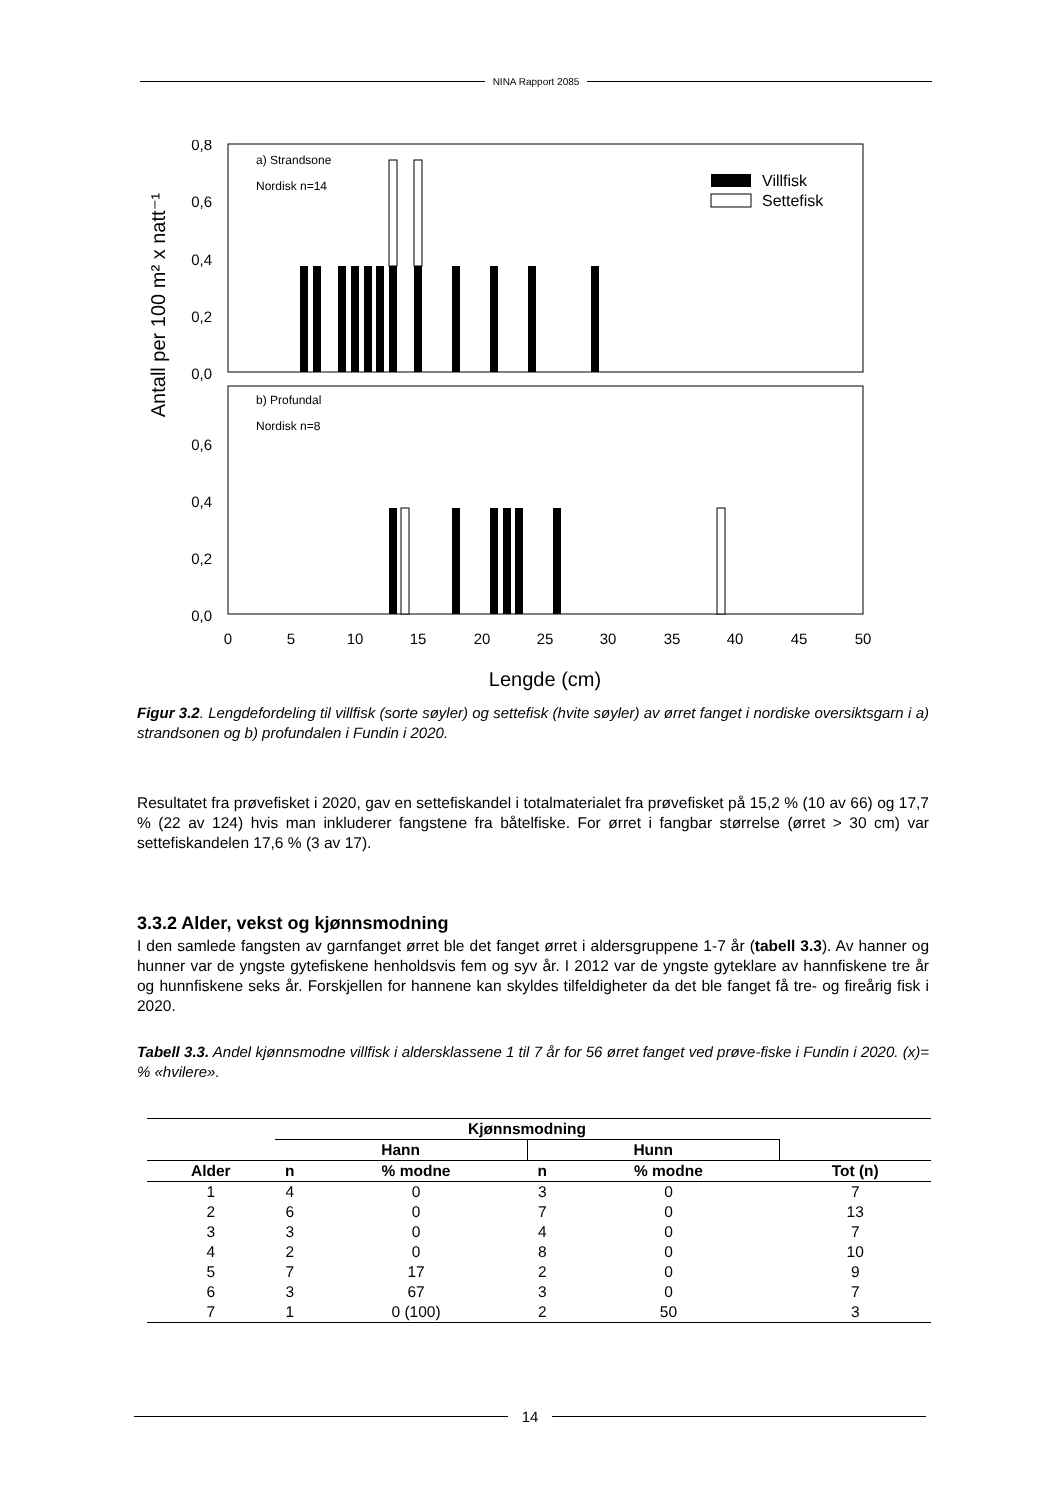NINA Rapport 2085
Antall per 100 m² x natt⁻¹
0,8
0,6
0,4
0,2
0,0
0,6
0,4
0,2
0,0
a) Strandsone
Nordisk n=14
b) Profundal
Nordisk n=8
Villfisk
Settefisk
0
5
10
15
20
25
30
35
40
45
50
Lengde (cm)
Figur 3.2. Lengdefordeling til villfisk (sorte søyler) og settefisk (hvite søyler) av ørret fanget i nordiske oversiktsgarn i a) strandsonen og b) profundalen i Fundin i 2020.
Resultatet fra prøvefisket i 2020, gav en settefiskandel i totalmaterialet fra prøvefisket på 15,2 % (10 av 66) og 17,7 % (22 av 124) hvis man inkluderer fangstene fra båtelfiske. For ørret i fangbar størrelse (ørret > 30 cm) var settefiskandelen 17,6 % (3 av 17).
3.3.2 Alder, vekst og kjønnsmodning
I den samlede fangsten av garnfanget ørret ble det fanget ørret i aldersgruppene 1-7 år (tabell 3.3). Av hanner og hunner var de yngste gytefiskene henholdsvis fem og syv år. I 2012 var de yngste gyteklare av hannfiskene tre år og hunnfiskene seks år. Forskjellen for hannene kan skyldes tilfeldigheter da det ble fanget få tre- og fireårig fisk i 2020.
Tabell 3.3. Andel kjønnsmodne villfisk i aldersklassene 1 til 7 år for 56 ørret fanget ved prøve-fiske i Fundin i 2020. (x)= % «hvilere».
| | Kjønnsmodning | | | | |
| --- | --- | --- | --- | --- | --- |
| | Hann | | Hunn | | |
| Alder | n | % modne | n | % modne | Tot (n) |
| 1 | 4 | 0 | 3 | 0 | 7 |
| 2 | 6 | 0 | 7 | 0 | 13 |
| 3 | 3 | 0 | 4 | 0 | 7 |
| 4 | 2 | 0 | 8 | 0 | 10 |
| 5 | 7 | 17 | 2 | 0 | 9 |
| 6 | 3 | 67 | 3 | 0 | 7 |
| 7 | 1 | 0 (100) | 2 | 50 | 3 |
14